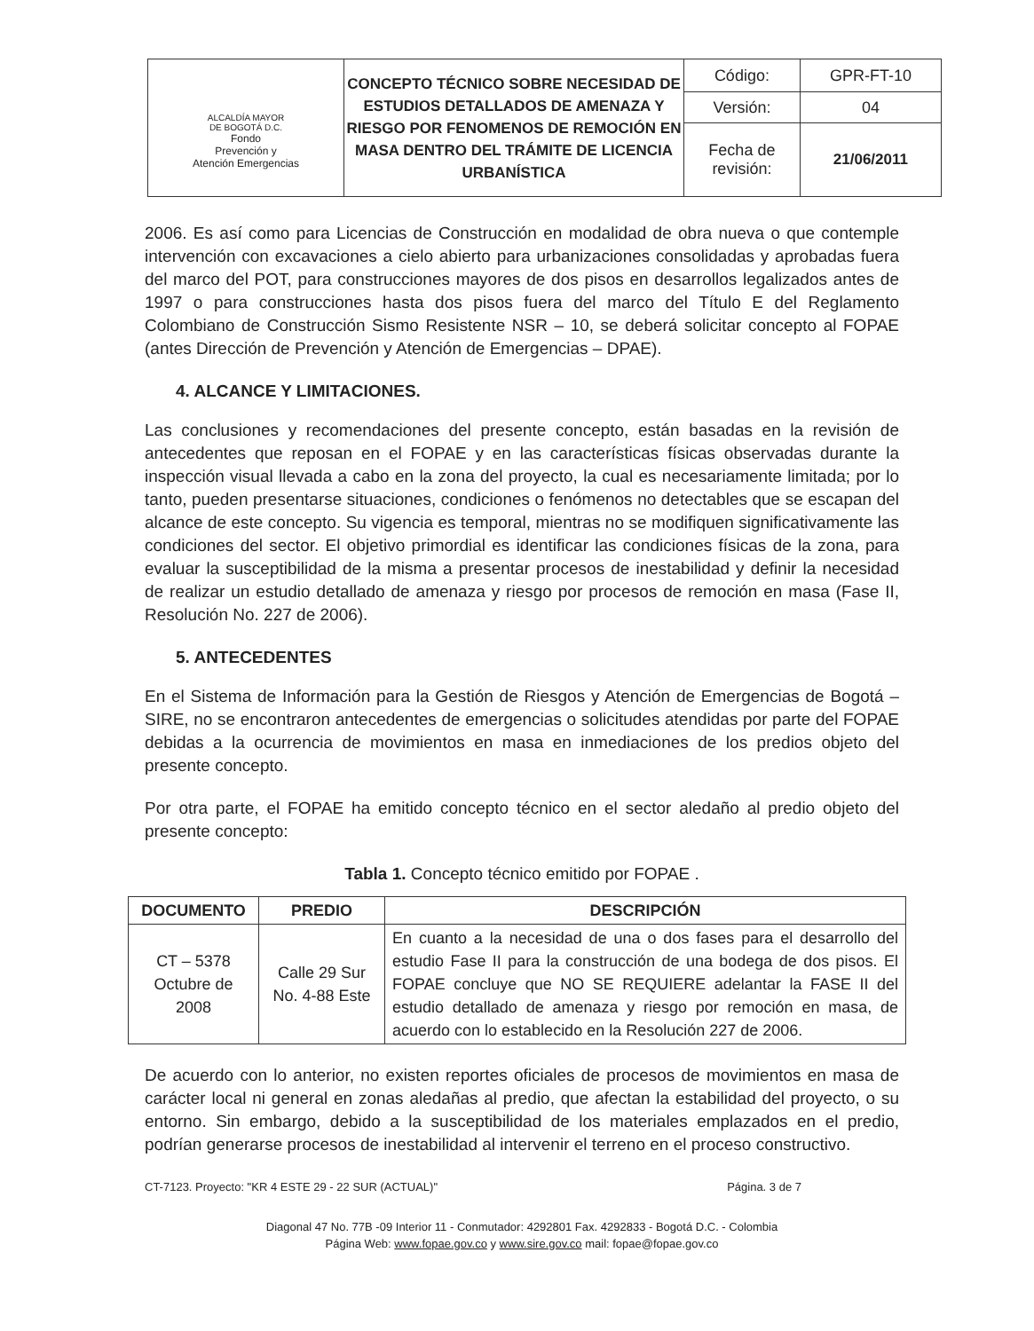| ALCALDÍA MAYOR DE BOGOTÁ D.C. Fondo Prevención y Atención Emergencias | CONCEPTO TÉCNICO SOBRE NECESIDAD DE ESTUDIOS DETALLADOS DE AMENAZA Y RIESGO POR FENOMENOS DE REMOCIÓN EN MASA DENTRO DEL TRÁMITE DE LICENCIA URBANÍSTICA | Código: | GPR-FT-10 |
| | | Versión: | 04 |
| | | Fecha de revisión: | 21/06/2011 |
2006. Es así como para Licencias de Construcción en modalidad de obra nueva o que contemple intervención con excavaciones a cielo abierto para urbanizaciones consolidadas y aprobadas fuera del marco del POT, para construcciones mayores de dos pisos en desarrollos legalizados antes de 1997 o para construcciones hasta dos pisos fuera del marco del Título E del Reglamento Colombiano de Construcción Sismo Resistente NSR – 10, se deberá solicitar concepto al FOPAE (antes Dirección de Prevención y Atención de Emergencias – DPAE).
4. ALCANCE Y LIMITACIONES.
Las conclusiones y recomendaciones del presente concepto, están basadas en la revisión de antecedentes que reposan en el FOPAE y en las características físicas observadas durante la inspección visual llevada a cabo en la zona del proyecto, la cual es necesariamente limitada; por lo tanto, pueden presentarse situaciones, condiciones o fenómenos no detectables que se escapan del alcance de este concepto. Su vigencia es temporal, mientras no se modifiquen significativamente las condiciones del sector. El objetivo primordial es identificar las condiciones físicas de la zona, para evaluar la susceptibilidad de la misma a presentar procesos de inestabilidad y definir la necesidad de realizar un estudio detallado de amenaza y riesgo por procesos de remoción en masa (Fase II, Resolución No. 227 de 2006).
5. ANTECEDENTES
En el Sistema de Información para la Gestión de Riesgos y Atención de Emergencias de Bogotá – SIRE, no se encontraron antecedentes de emergencias o solicitudes atendidas por parte del FOPAE debidas a la ocurrencia de movimientos en masa en inmediaciones de los predios objeto del presente concepto.
Por otra parte, el FOPAE ha emitido concepto técnico en el sector aledaño al predio objeto del presente concepto:
Tabla 1. Concepto técnico emitido por FOPAE .
| DOCUMENTO | PREDIO | DESCRIPCIÓN |
| --- | --- | --- |
| CT – 5378 Octubre de 2008 | Calle 29 Sur No. 4-88 Este | En cuanto a la necesidad de una o dos fases para el desarrollo del estudio Fase II para la construcción de una bodega de dos pisos. El FOPAE concluye que NO SE REQUIERE adelantar la FASE II del estudio detallado de amenaza y riesgo por remoción en masa, de acuerdo con lo establecido en la Resolución 227 de 2006. |
De acuerdo con lo anterior, no existen reportes oficiales de procesos de movimientos en masa de carácter local ni general en zonas aledañas al predio, que afectan la estabilidad del proyecto, o su entorno. Sin embargo, debido a la susceptibilidad de los materiales emplazados en el predio, podrían generarse procesos de inestabilidad al intervenir el terreno en el proceso constructivo.
CT-7123. Proyecto: "KR 4 ESTE 29 - 22 SUR (ACTUAL)" Página. 3 de 7
Diagonal 47 No. 77B -09 Interior 11 - Conmutador: 4292801 Fax. 4292833 - Bogotá D.C. - Colombia
Página Web: www.fopae.gov.co y www.sire.gov.co mail: fopae@fopae.gov.co